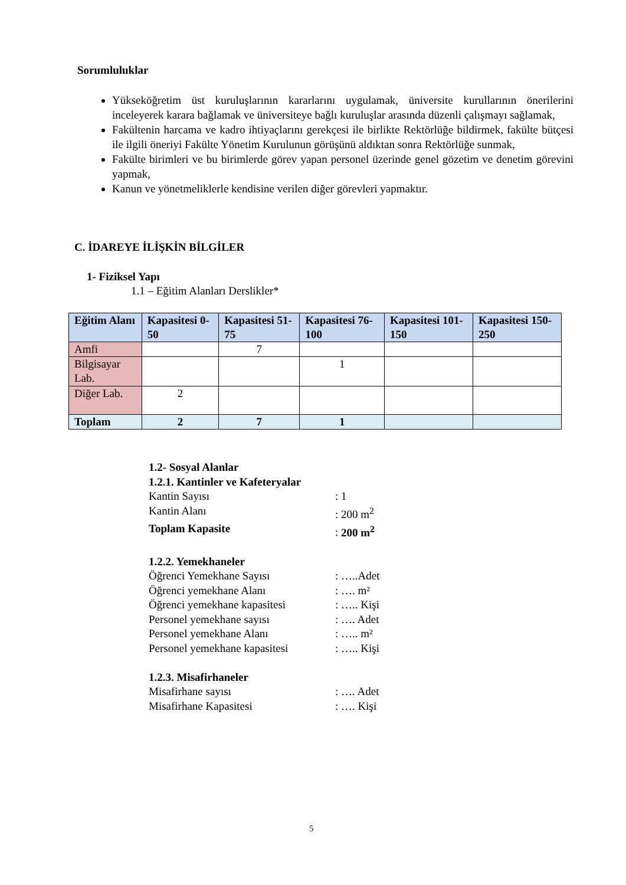Sorumluluklar
Yükseköğretim üst kuruluşlarının kararlarını uygulamak, üniversite kurullarının önerilerini inceleyerek karara bağlamak ve üniversiteye bağlı kuruluşlar arasında düzenli çalışmayı sağlamak,
Fakültenin harcama ve kadro ihtiyaçlarını gerekçesi ile birlikte Rektörlüğe bildirmek, fakülte bütçesi ile ilgili öneriyi Fakülte Yönetim Kurulunun görüşünü aldıktan sonra Rektörlüğe sunmak,
Fakülte birimleri ve bu birimlerde görev yapan personel üzerinde genel gözetim ve denetim görevini yapmak,
Kanun ve yönetmeliklerle kendisine verilen diğer görevleri yapmaktır.
C. İDAREYE İLİŞKİN BİLGİLER
1- Fiziksel Yapı
1.1 – Eğitim Alanları Derslikler*
| Eğitim Alanı | Kapasitesi 0-50 | Kapasitesi 51-75 | Kapasitesi 76-100 | Kapasitesi 101-150 | Kapasitesi 150-250 |
| --- | --- | --- | --- | --- | --- |
| Amfi | | 7 | | | |
| Bilgisayar Lab. | | | 1 | | |
| Diğer Lab. | 2 | | | | |
| Toplam | 2 | 7 | 1 | | |
1.2- Sosyal Alanlar
1.2.1. Kantinler ve Kafeteryalar
Kantin Sayısı: 1
Kantin Alanı: 200 m<sup>2</sup>
Toplam Kapasite: 200 m<sup>2</sup>
1.2.2. Yemekhaneler
Öğrenci Yemekhane Sayısı: …..Adet
Öğrenci yemekhane Alanı: …. m²
Öğrenci yemekhane kapasitesi: ….. Kişi
Personel yemekhane sayısı: …. Adet
Personel yemekhane Alanı: ….. m²
Personel yemekhane kapasitesi: ….. Kişi
1.2.3. Misafirhaneler
Misafirhane sayısı: …. Adet
Misafirhane Kapasitesi: …. Kişi
5